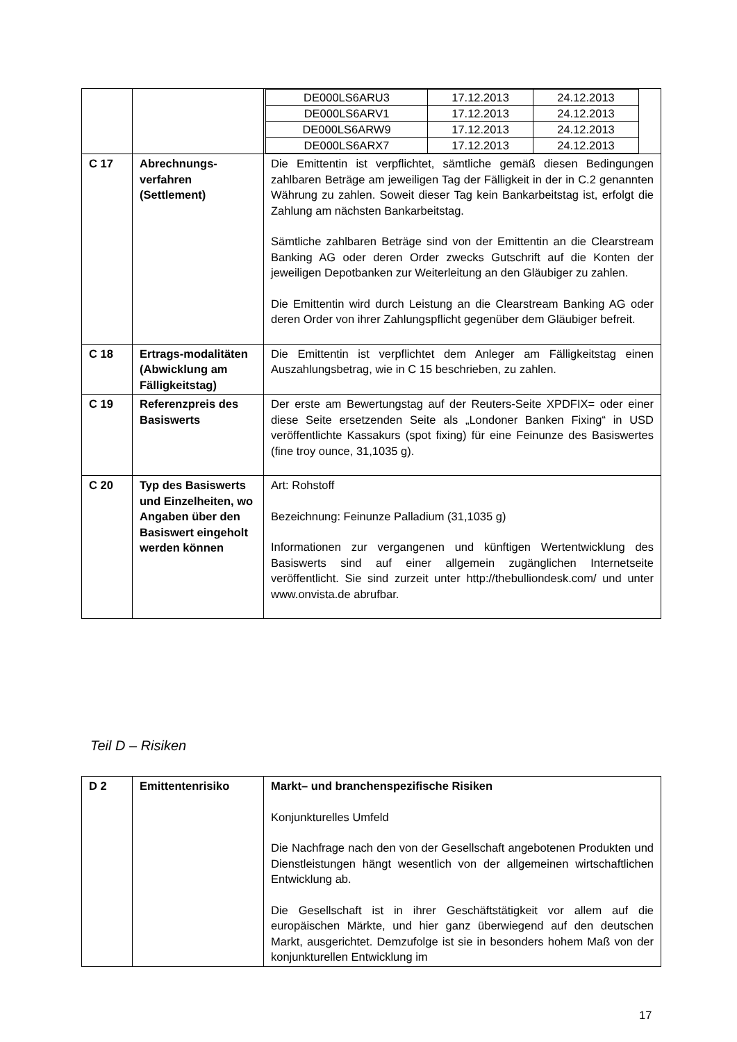| | | / DE000LS6ARU3 / 17.12.2013 / 24.12.2013 / / DE000LS6ARV1 / 17.12.2013 / 24.12.2013 / / DE000LS6ARW9 / 17.12.2013 / 24.12.2013 / / DE000LS6ARX7 / 17.12.2013 / 24.12.2013 / |
| C 17 | Abrechnungs-verfahren (Settlement) | Die Emittentin ist verpflichtet, sämtliche gemäß diesen Bedingungen zahlbaren Beträge am jeweiligen Tag der Fälligkeit in der in C.2 genannten Währung zu zahlen. Soweit dieser Tag kein Bankarbeitstag ist, erfolgt die Zahlung am nächsten Bankarbeitstag. Sämtliche zahlbaren Beträge sind von der Emittentin an die Clearstream Banking AG oder deren Order zwecks Gutschrift auf die Konten der jeweiligen Depotbanken zur Weiterleitung an den Gläubiger zu zahlen. Die Emittentin wird durch Leistung an die Clearstream Banking AG oder deren Order von ihrer Zahlungspflicht gegenüber dem Gläubiger befreit. |
| C 18 | Ertrags-modalitäten (Abwicklung am Fälligkeitstag) | Die Emittentin ist verpflichtet dem Anleger am Fälligkeitstag einen Auszahlungsbetrag, wie in C 15 beschrieben, zu zahlen. |
| C 19 | Referenzpreis des Basiswerts | Der erste am Bewertungstag auf der Reuters-Seite XPDFIX= oder einer diese Seite ersetzenden Seite als „Londoner Banken Fixing“ in USD veröffentlichte Kassakurs (spot fixing) für eine Feinunze des Basiswertes (fine troy ounce, 31,1035 g). |
| C 20 | Typ des Basiswerts und Einzelheiten, wo Angaben über den Basiswert eingeholt werden können | Art: Rohstoff Bezeichnung: Feinunze Palladium (31,1035 g) Informationen zur vergangenen und künftigen Wertentwicklung des Basiswerts sind auf einer allgemein zugänglichen Internetseite veröffentlicht. Sie sind zurzeit unter http://thebulliondesk.com/ und unter www.onvista.de abrufbar. |
Teil D – Risiken
| D 2 | Emittentenrisiko | Markt– und branchenspezifische Risiken Konjunkturelles Umfeld Die Nachfrage nach den von der Gesellschaft angebotenen Produkten und Dienstleistungen hängt wesentlich von der allgemeinen wirtschaftlichen Entwicklung ab. Die Gesellschaft ist in ihrer Geschäftstätigkeit vor allem auf die europäischen Märkte, und hier ganz überwiegend auf den deutschen Markt, ausgerichtet. Demzufolge ist sie in besonders hohem Maß von der konjunkturellen Entwicklung im |
17